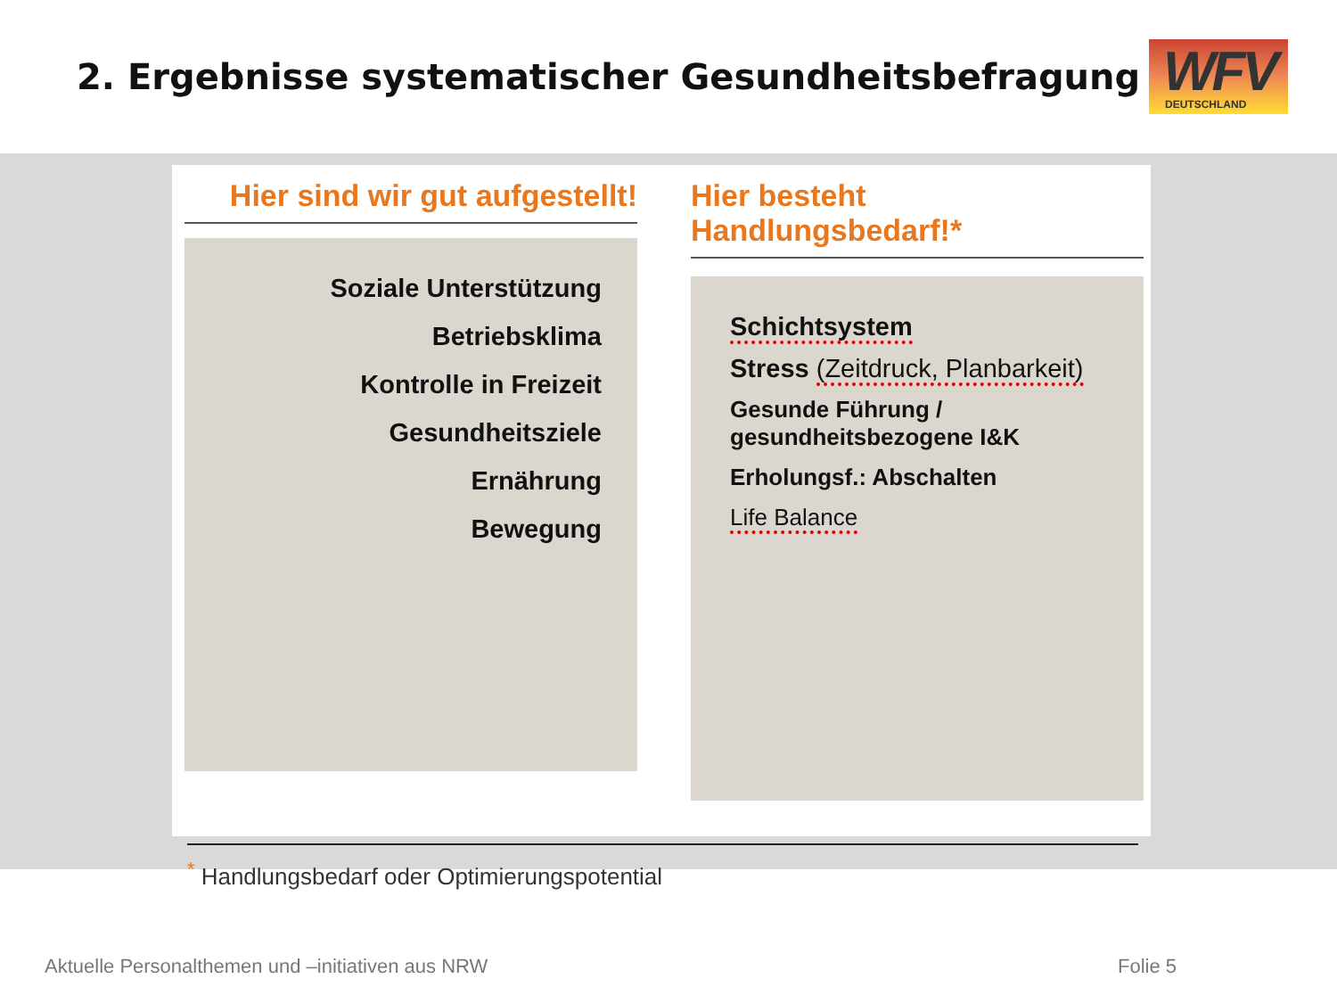2. Ergebnisse systematischer Gesundheitsbefragung
WFV DEUTSCHLAND
Hier sind wir gut aufgestellt!
Soziale Unterstützung
Betriebsklima
Kontrolle in Freizeit
Gesundheitsziele
Ernährung
Bewegung
Hier besteht Handlungsbedarf!*
Schichtsystem
Stress (Zeitdruck, Planbarkeit)
Gesunde Führung /
gesundheitsbezogene I&K
Erholungsf.: Abschalten
Life Balance
<sup>*</sup> Handlungsbedarf oder Optimierungspotential
Aktuelle Personalthemen und –initiativen aus NRW Folie 5